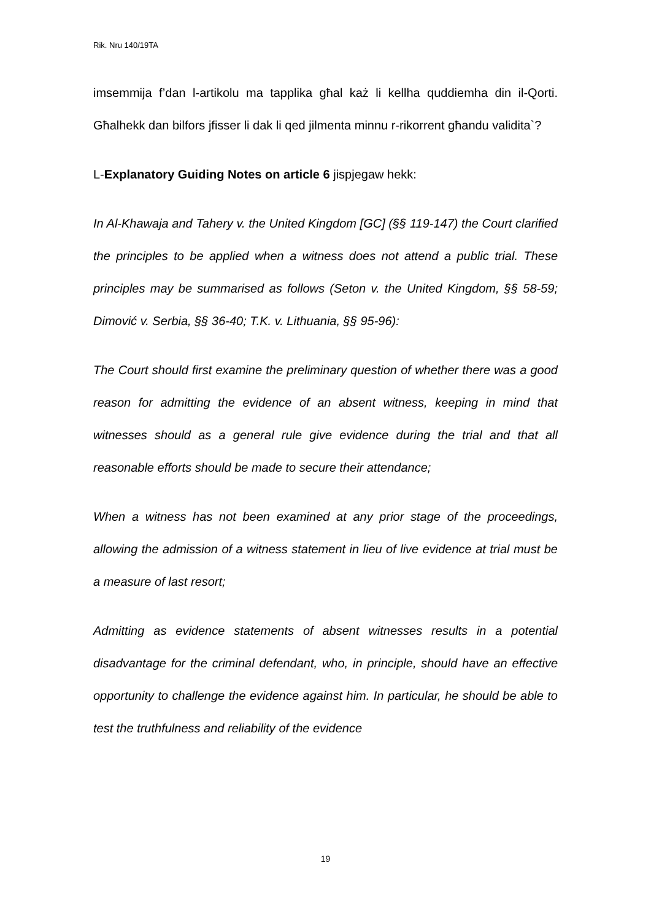Rik. Nru 140/19TA
imsemmija f’dan l-artikolu ma tapplika għal każ li kellha quddiemha din il-Qorti. Għalhekk dan bilfors jfisser li dak li qed jilmenta minnu r-rikorrent għandu validita`?
L-Explanatory Guiding Notes on article 6 jispjegaw hekk:
In Al-Khawaja and Tahery v. the United Kingdom [GC] (§§ 119-147) the Court clarified the principles to be applied when a witness does not attend a public trial. These principles may be summarised as follows (Seton v. the United Kingdom, §§ 58-59; Dimović v. Serbia, §§ 36-40; T.K. v. Lithuania, §§ 95-96):
The Court should first examine the preliminary question of whether there was a good reason for admitting the evidence of an absent witness, keeping in mind that witnesses should as a general rule give evidence during the trial and that all reasonable efforts should be made to secure their attendance;
When a witness has not been examined at any prior stage of the proceedings, allowing the admission of a witness statement in lieu of live evidence at trial must be a measure of last resort;
Admitting as evidence statements of absent witnesses results in a potential disadvantage for the criminal defendant, who, in principle, should have an effective opportunity to challenge the evidence against him. In particular, he should be able to test the truthfulness and reliability of the evidence
19